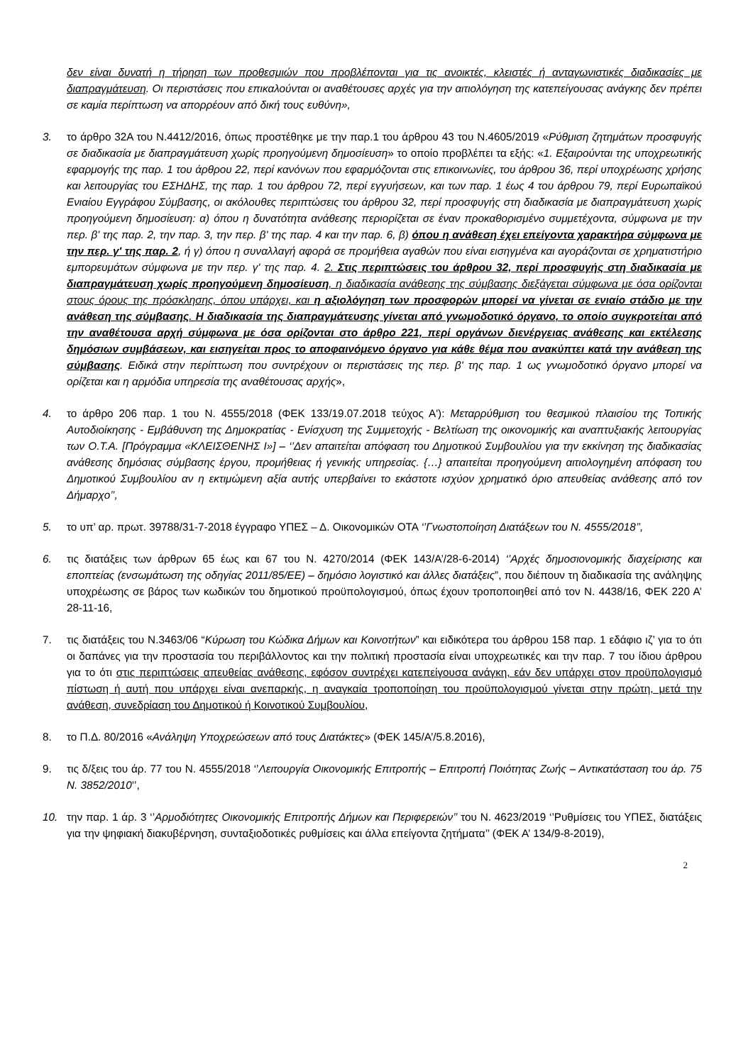δεν είναι δυνατή η τήρηση των προθεσμιών που προβλέπονται για τις ανοικτές, κλειστές ή ανταγωνιστικές διαδικασίες με διαπραγμάτευση. Οι περιστάσεις που επικαλούνται οι αναθέτουσες αρχές για την αιτιολόγηση της κατεπείγουσας ανάγκης δεν πρέπει σε καμία περίπτωση να απορρέουν από δική τους ευθύνη»,
3. το άρθρο 32Α του Ν.4412/2016, όπως προστέθηκε με την παρ.1 του άρθρου 43 του Ν.4605/2019 «Ρύθμιση ζητημάτων προσφυγής σε διαδικασία με διαπραγμάτευση χωρίς προηγούμενη δημοσίευση» το οποίο προβλέπει τα εξής: «1. Εξαιρούνται της υποχρεωτικής εφαρμογής της παρ. 1 του άρθρου 22, περί κανόνων που εφαρμόζονται στις επικοινωνίες, του άρθρου 36, περί υποχρέωσης χρήσης και λειτουργίας του ΕΣΗΔΗΣ, της παρ. 1 του άρθρου 72, περί εγγυήσεων, και των παρ. 1 έως 4 του άρθρου 79, περί Ευρωπαϊκού Ενιαίου Εγγράφου Σύμβασης, οι ακόλουθες περιπτώσεις του άρθρου 32, περί προσφυγής στη διαδικασία με διαπραγμάτευση χωρίς προηγούμενη δημοσίευση: α) όπου η δυνατότητα ανάθεσης περιορίζεται σε έναν προκαθορισμένο συμμετέχοντα, σύμφωνα με την περ. β' της παρ. 2, την παρ. 3, την περ. β' της παρ. 4 και την παρ. 6, β) όπου η ανάθεση έχει επείγοντα χαρακτήρα σύμφωνα με την περ. γ' της παρ. 2, ή γ) όπου η συναλλαγή αφορά σε προμήθεια αγαθών που είναι εισηγμένα και αγοράζονται σε χρηματιστήριο εμπορευμάτων σύμφωνα με την περ. γ' της παρ. 4. 2. Στις περιπτώσεις του άρθρου 32, περί προσφυγής στη διαδικασία με διαπραγμάτευση χωρίς προηγούμενη δημοσίευση, η διαδικασία ανάθεσης της σύμβασης διεξάγεται σύμφωνα με όσα ορίζονται στους όρους της πρόσκλησης, όπου υπάρχει, και η αξιολόγηση των προσφορών μπορεί να γίνεται σε ενιαίο στάδιο με την ανάθεση της σύμβασης. Η διαδικασία της διαπραγμάτευσης γίνεται από γνωμοδοτικό όργανο, το οποίο συγκροτείται από την αναθέτουσα αρχή σύμφωνα με όσα ορίζονται στο άρθρο 221, περί οργάνων διενέργειας ανάθεσης και εκτέλεσης δημόσιων συμβάσεων, και εισηγείται προς το αποφαινόμενο όργανο για κάθε θέμα που ανακύπτει κατά την ανάθεση της σύμβασης. Ειδικά στην περίπτωση που συντρέχουν οι περιστάσεις της περ. β' της παρ. 1 ως γνωμοδοτικό όργανο μπορεί να ορίζεται και η αρμόδια υπηρεσία της αναθέτουσας αρχής»,
4. το άρθρο 206 παρ. 1 του Ν. 4555/2018 (ΦΕΚ 133/19.07.2018 τεύχος Α'): Μεταρρύθμιση του θεσμικού πλαισίου της Τοπικής Αυτοδιοίκησης - Εμβάθυνση της Δημοκρατίας - Ενίσχυση της Συμμετοχής - Βελτίωση της οικονομικής και αναπτυξιακής λειτουργίας των Ο.Τ.Α. [Πρόγραμμα «ΚΛΕΙΣΘΕΝΗΣ Ι»] – ‘’Δεν απαιτείται απόφαση του Δημοτικού Συμβουλίου για την εκκίνηση της διαδικασίας ανάθεσης δημόσιας σύμβασης έργου, προμήθειας ή γενικής υπηρεσίας. {…} απαιτείται προηγούμενη αιτιολογημένη απόφαση του Δημοτικού Συμβουλίου αν η εκτιμώμενη αξία αυτής υπερβαίνει το εκάστοτε ισχύον χρηματικό όριο απευθείας ανάθεσης από τον Δήμαρχο’’,
5. το υπ’ αρ. πρωτ. 39788/31-7-2018 έγγραφο ΥΠΕΣ – Δ. Οικονομικών ΟΤΑ ‘’Γνωστοποίηση Διατάξεων του Ν. 4555/2018’’,
6. τις διατάξεις των άρθρων 65 έως και 67 του Ν. 4270/2014 (ΦΕΚ 143/Α’/28-6-2014) ‘’Αρχές δημοσιονομικής διαχείρισης και εποπτείας (ενσωμάτωση της οδηγίας 2011/85/ΕΕ) – δημόσιο λογιστικό και άλλες διατάξεις”, που διέπουν τη διαδικασία της ανάληψης υποχρέωσης σε βάρος των κωδικών του δημοτικού προϋπολογισμού, όπως έχουν τροποποιηθεί από τον Ν. 4438/16, ΦΕΚ 220 Α’ 28-11-16,
7. τις διατάξεις του Ν.3463/06 “Κύρωση του Κώδικα Δήμων και Κοινοτήτων” και ειδικότερα του άρθρου 158 παρ. 1 εδάφιο ιζ’ για το ότι οι δαπάνες για την προστασία του περιβάλλοντος και την πολιτική προστασία είναι υποχρεωτικές και την παρ. 7 του ίδιου άρθρου για το ότι στις περιπτώσεις απευθείας ανάθεσης, εφόσον συντρέχει κατεπείγουσα ανάγκη, εάν δεν υπάρχει στον προϋπολογισμό πίστωση ή αυτή που υπάρχει είναι ανεπαρκής, η αναγκαία τροποποίηση του προϋπολογισμού γίνεται στην πρώτη, μετά την ανάθεση, συνεδρίαση του Δημοτικού ή Κοινοτικού Συμβουλίου,
8. το Π.Δ. 80/2016 «Ανάληψη Υποχρεώσεων από τους Διατάκτες» (ΦΕΚ 145/Α’/5.8.2016),
9. τις δ/ξεις του άρ. 77 του Ν. 4555/2018 ‘’Λειτουργία Οικονομικής Επιτροπής – Επιτροπή Ποιότητας Ζωής – Αντικατάσταση του άρ. 75 Ν. 3852/2010’’,
10. την παρ. 1 άρ. 3 ‘’Αρμοδιότητες Οικονομικής Επιτροπής Δήμων και Περιφερειών’’ του Ν. 4623/2019 ‘’Ρυθμίσεις του ΥΠΕΣ, διατάξεις για την ψηφιακή διακυβέρνηση, συνταξιοδοτικές ρυθμίσεις και άλλα επείγοντα ζητήματα’’ (ΦΕΚ Α’ 134/9-8-2019),
2